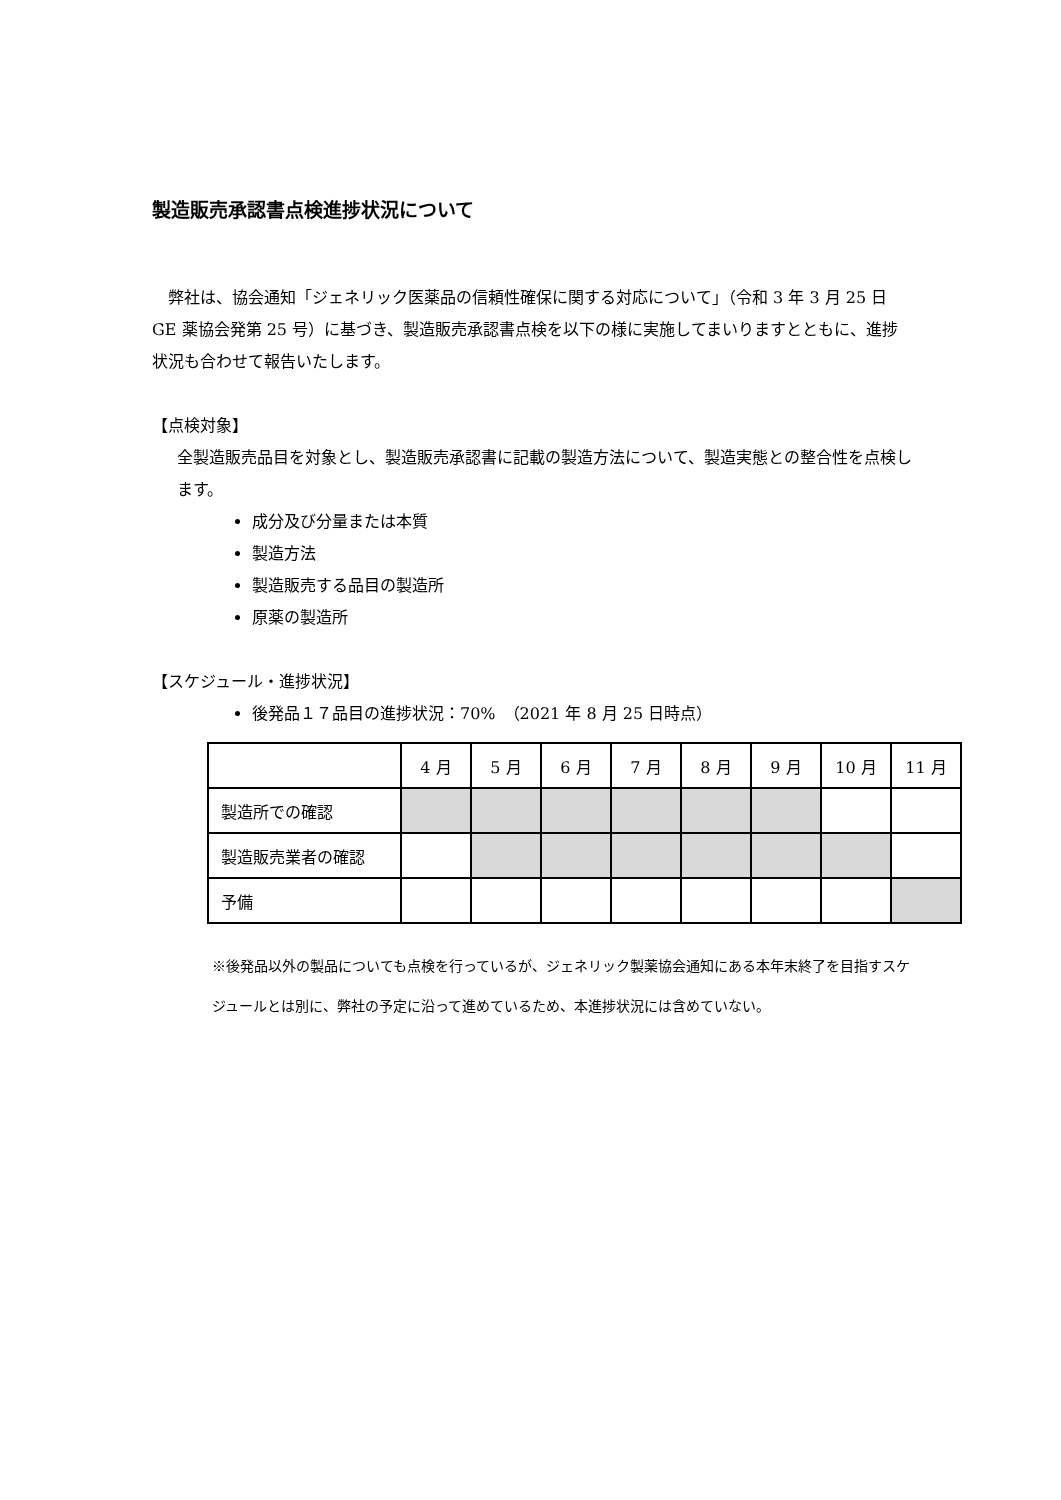製造販売承認書点検進捗状況について
　弊社は、協会通知「ジェネリック医薬品の信頼性確保に関する対応について」（令和 3 年 3 月 25 日 GE 薬協会発第 25 号）に基づき、製造販売承認書点検を以下の様に実施してまいりますとともに、進捗状況も合わせて報告いたします。
【点検対象】
全製造販売品目を対象とし、製造販売承認書に記載の製造方法について、製造実態との整合性を点検します。
成分及び分量または本質
製造方法
製造販売する品目の製造所
原薬の製造所
【スケジュール・進捗状況】
後発品１７品目の進捗状況：70%　（2021 年 8 月 25 日時点）
| | 4 月 | 5 月 | 6 月 | 7 月 | 8 月 | 9 月 | 10 月 | 11 月 |
| 製造所での確認 | | | | | | | | |
| 製造販売業者の確認 | | | | | | | | |
| 予備 | | | | | | | | |
※後発品以外の製品についても点検を行っているが、ジェネリック製薬協会通知にある本年末終了を目指すスケジュールとは別に、弊社の予定に沿って進めているため、本進捗状況には含めていない。